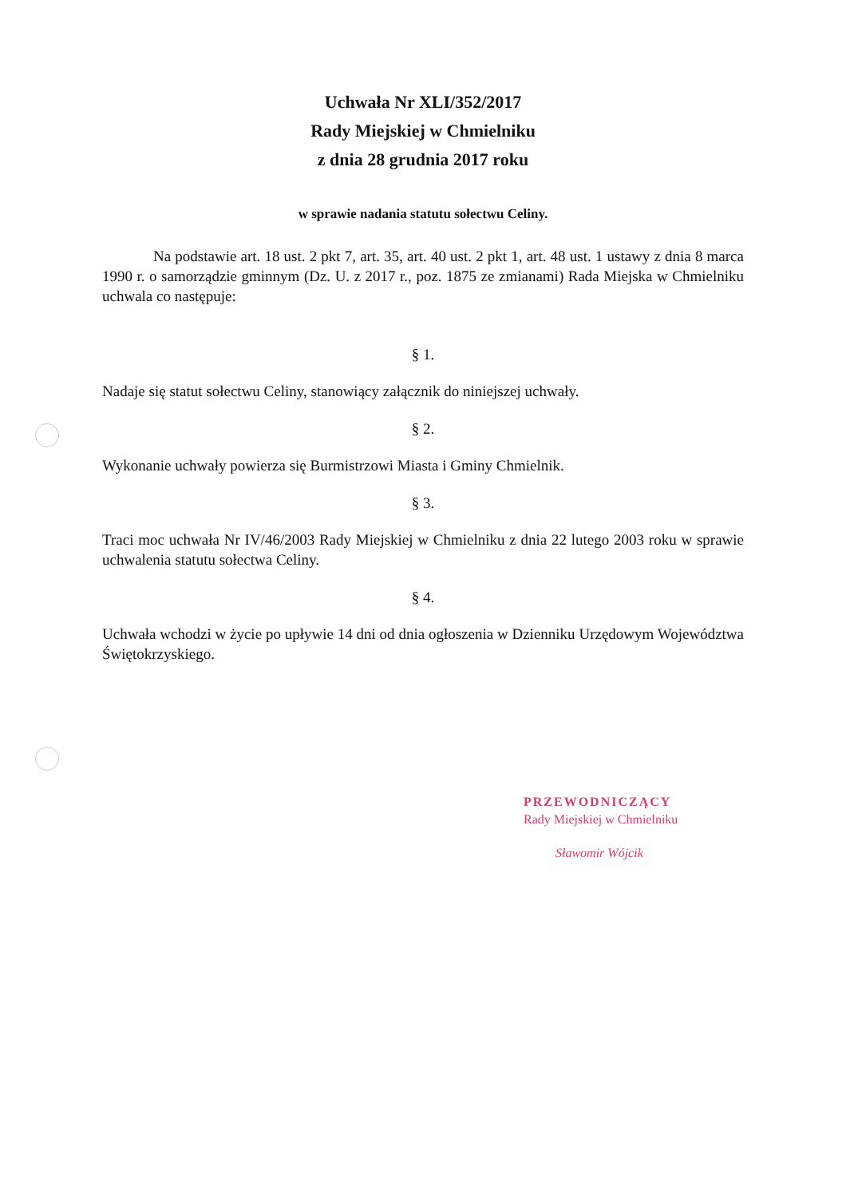Uchwała Nr XLI/352/2017
Rady Miejskiej w Chmielniku
z dnia 28 grudnia 2017 roku
w sprawie nadania statutu sołectwu Celiny.
Na podstawie art. 18 ust. 2 pkt 7, art. 35, art. 40 ust. 2 pkt 1, art. 48 ust. 1 ustawy z dnia 8 marca 1990 r. o samorządzie gminnym (Dz. U. z 2017 r., poz. 1875 ze zmianami) Rada Miejska w Chmielniku uchwala co następuje:
§ 1.
Nadaje się statut sołectwu Celiny, stanowiący załącznik do niniejszej uchwały.
§ 2.
Wykonanie uchwały powierza się Burmistrzowi Miasta i Gminy Chmielnik.
§ 3.
Traci moc uchwała Nr IV/46/2003 Rady Miejskiej w Chmielniku z dnia 22 lutego 2003 roku w sprawie uchwalenia statutu sołectwa Celiny.
§ 4.
Uchwała wchodzi w życie po upływie 14 dni od dnia ogłoszenia w Dzienniku Urzędowym Województwa Świętokrzyskiego.
PRZEWODNICZĄCY
Rady Miejskiej w Chmielniku
Sławomir Wójcik